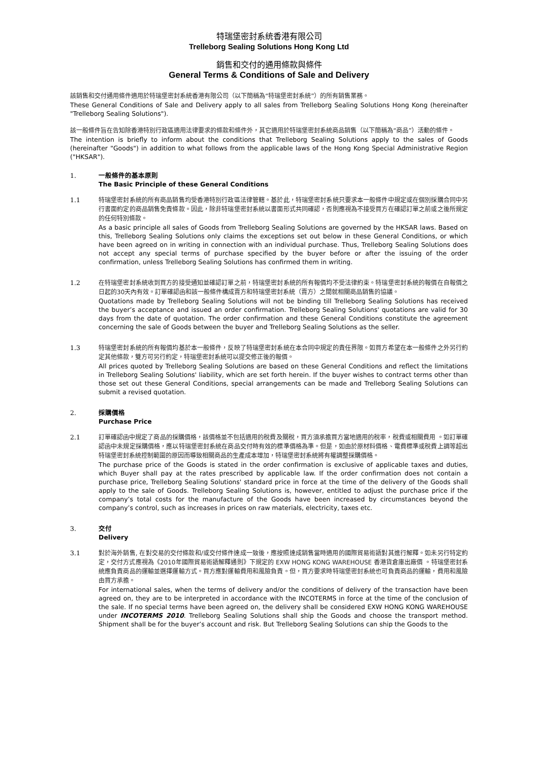特瑞堡密封系统香港有限公司
Trelleborg Sealing Solutions Hong Kong Ltd
銷售和交付的通用條款與條件
General Terms & Conditions of Sale and Delivery
該銷售和交付通用條件適用於特瑞堡密封系統香港有限公司（以下簡稱為“特瑞堡密封系統”）的所有銷售業務。
These General Conditions of Sale and Delivery apply to all sales from Trelleborg Sealing Solutions Hong Kong (hereinafter "Trelleborg Sealing Solutions").
該一般條件旨在告知除香港特別行政區適用法律要求的條款和條件外，其它適用於特瑞堡密封系統商品銷售（以下簡稱為“商品”）活動的條件。
The intention is briefly to inform about the conditions that Trelleborg Sealing Solutions apply to the sales of Goods (hereinafter "Goods") in addition to what follows from the applicable laws of the Hong Kong Special Administrative Region ("HKSAR").
1. 一般條件的基本原則
The Basic Principle of these General Conditions
1.1 特瑞堡密封系統的所有商品銷售均受香港特別行政區法律管轄。基於此，特瑞堡密封系統只要求本一般條件中規定或在個別採購合同中另行書面約定的商品銷售免責條款。因此，除非特瑞堡密封系統以書面形式共同確認，否則應視為不接受買方在確認訂單之前或之後所規定的任何特別條款。
As a basic principle all sales of Goods from Trelleborg Sealing Solutions are governed by the HKSAR laws. Based on this, Trelleborg Sealing Solutions only claims the exceptions set out below in these General Conditions, or which have been agreed on in writing in connection with an individual purchase. Thus, Trelleborg Sealing Solutions does not accept any special terms of purchase specified by the buyer before or after the issuing of the order confirmation, unless Trelleborg Sealing Solutions has confirmed them in writing.
1.2 在特瑞堡密封系統收到買方的接受通知並確認訂單之前，特瑞堡密封系統的所有報價均不受法律約束。特瑞堡密封系統的報價在自報價之日起的30天內有效。訂單確認函和該一般條件構成賣方和特瑞堡密封系統（賣方）之間就相關商品銷售的協議。
Quotations made by Trelleborg Sealing Solutions will not be binding till Trelleborg Sealing Solutions has received the buyer’s acceptance and issued an order confirmation. Trelleborg Sealing Solutions' quotations are valid for 30 days from the date of quotation. The order confirmation and these General Conditions constitute the agreement concerning the sale of Goods between the buyer and Trelleborg Sealing Solutions as the seller.
1.3 特瑞堡密封系統的所有報價均基於本一般條件，反映了特瑞堡密封系統在本合同中規定的責任界限。如買方希望在本一般條件之外另行約定其他條款，雙方可另行約定，特瑞堡密封系統可以提交修正後的報價。
All prices quoted by Trelleborg Sealing Solutions are based on these General Conditions and reflect the limitations in Trelleborg Sealing Solutions' liability, which are set forth herein. If the buyer wishes to contract terms other than those set out these General Conditions, special arrangements can be made and Trelleborg Sealing Solutions can submit a revised quotation.
2. 採購價格
Purchase Price
2.1 訂單確認函中規定了商品的採購價格，該價格並不包括適用的稅費及關稅，買方須承擔買方當地適用的稅率，稅費或相關費用 。如訂單確認函中未規定採購價格，應以特瑞堡密封系統在商品交付時有效的標準價格為準。但是，如由於原材料價格、電費標準或稅費上調等超出特瑞堡密封系統控制範圍的原因而導致相關商品的生產成本增加，特瑞堡密封系統將有權調整採購價格。
The purchase price of the Goods is stated in the order confirmation is exclusive of applicable taxes and duties, which Buyer shall pay at the rates prescribed by applicable law. If the order confirmation does not contain a purchase price, Trelleborg Sealing Solutions' standard price in force at the time of the delivery of the Goods shall apply to the sale of Goods. Trelleborg Sealing Solutions is, however, entitled to adjust the purchase price if the company’s total costs for the manufacture of the Goods have been increased by circumstances beyond the company’s control, such as increases in prices on raw materials, electricity, taxes etc.
3. 交付
Delivery
3.1 對於海外銷售, 在對交易的交付條款和/或交付條件達成一致後，應按照達成銷售當時適用的國際貿易術語對其進行解釋。如未另行特定約定，交付方式應視為《2010年國際貿易術語解釋通則》下規定的 EXW HONG KONG WAREHOUSE 香港貨倉庫出廠價 。特瑞堡密封系統應負責商品的運輸並選擇運輸方式。買方應對運輸費用和風險負責。但，買方要求時特瑞堡密封系統也可負責商品的運輸，費用和風險由買方承擔。
For international sales, when the terms of delivery and/or the conditions of delivery of the transaction have been agreed on, they are to be interpreted in accordance with the INCOTERMS in force at the time of the conclusion of the sale. If no special terms have been agreed on, the delivery shall be considered EXW HONG KONG WAREHOUSE under INCOTERMS 2010. Trelleborg Sealing Solutions shall ship the Goods and choose the transport method. Shipment shall be for the buyer’s account and risk. But Trelleborg Sealing Solutions can ship the Goods to the